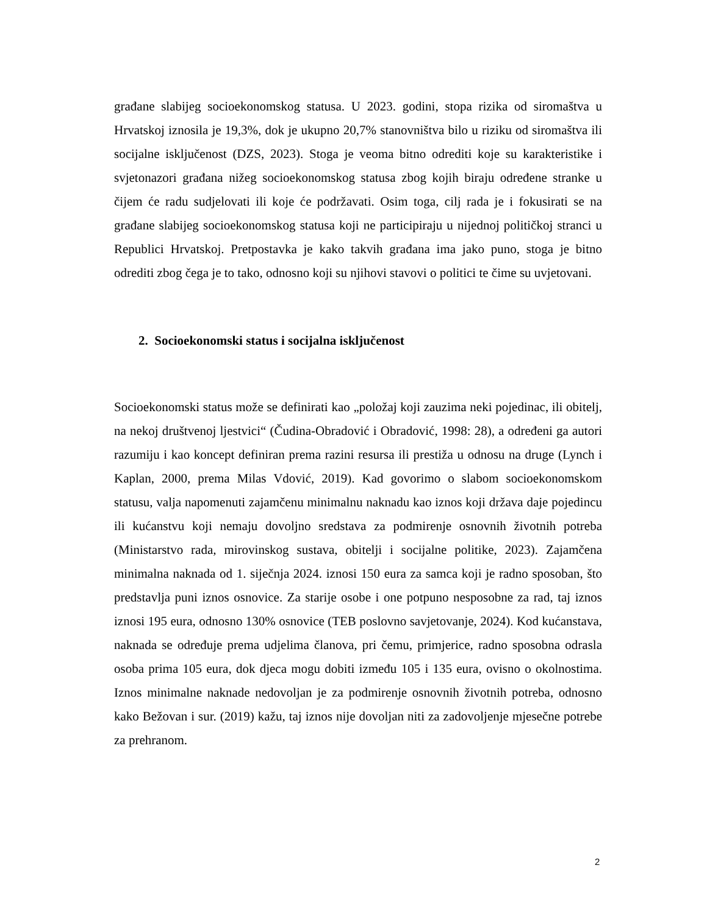građane slabijeg socioekonomskog statusa. U 2023. godini, stopa rizika od siromaštva u Hrvatskoj iznosila je 19,3%, dok je ukupno 20,7% stanovništva bilo u riziku od siromaštva ili socijalne isključenost (DZS, 2023). Stoga je veoma bitno odrediti koje su karakteristike i svjetonazori građana nižeg socioekonomskog statusa zbog kojih biraju određene stranke u čijem će radu sudjelovati ili koje će podržavati. Osim toga, cilj rada je i fokusirati se na građane slabijeg socioekonomskog statusa koji ne participiraju u nijednoj političkoj stranci u Republici Hrvatskoj. Pretpostavka je kako takvih građana ima jako puno, stoga je bitno odrediti zbog čega je to tako, odnosno koji su njihovi stavovi o politici te čime su uvjetovani.
2. Socioekonomski status i socijalna isključenost
Socioekonomski status može se definirati kao „položaj koji zauzima neki pojedinac, ili obitelj, na nekoj društvenoj ljestvici“ (Čudina-Obradović i Obradović, 1998: 28), a određeni ga autori razumiju i kao koncept definiran prema razini resursa ili prestiža u odnosu na druge (Lynch i Kaplan, 2000, prema Milas Vdović, 2019). Kad govorimo o slabom socioekonomskom statusu, valja napomenuti zajamčenu minimalnu naknadu kao iznos koji država daje pojedincu ili kućanstvu koji nemaju dovoljno sredstava za podmirenje osnovnih životnih potreba (Ministarstvo rada, mirovinskog sustava, obitelji i socijalne politike, 2023). Zajamčena minimalna naknada od 1. siječnja 2024. iznosi 150 eura za samca koji je radno sposoban, što predstavlja puni iznos osnovice. Za starije osobe i one potpuno nesposobne za rad, taj iznos iznosi 195 eura, odnosno 130% osnovice (TEB poslovno savjetovanje, 2024). Kod kućanstava, naknada se određuje prema udjelima članova, pri čemu, primjerice, radno sposobna odrasla osoba prima 105 eura, dok djeca mogu dobiti između 105 i 135 eura, ovisno o okolnostima. Iznos minimalne naknade nedovoljan je za podmirenje osnovnih životnih potreba, odnosno kako Bežovan i sur. (2019) kažu, taj iznos nije dovoljan niti za zadovoljenje mjesečne potrebe za prehranom.
2